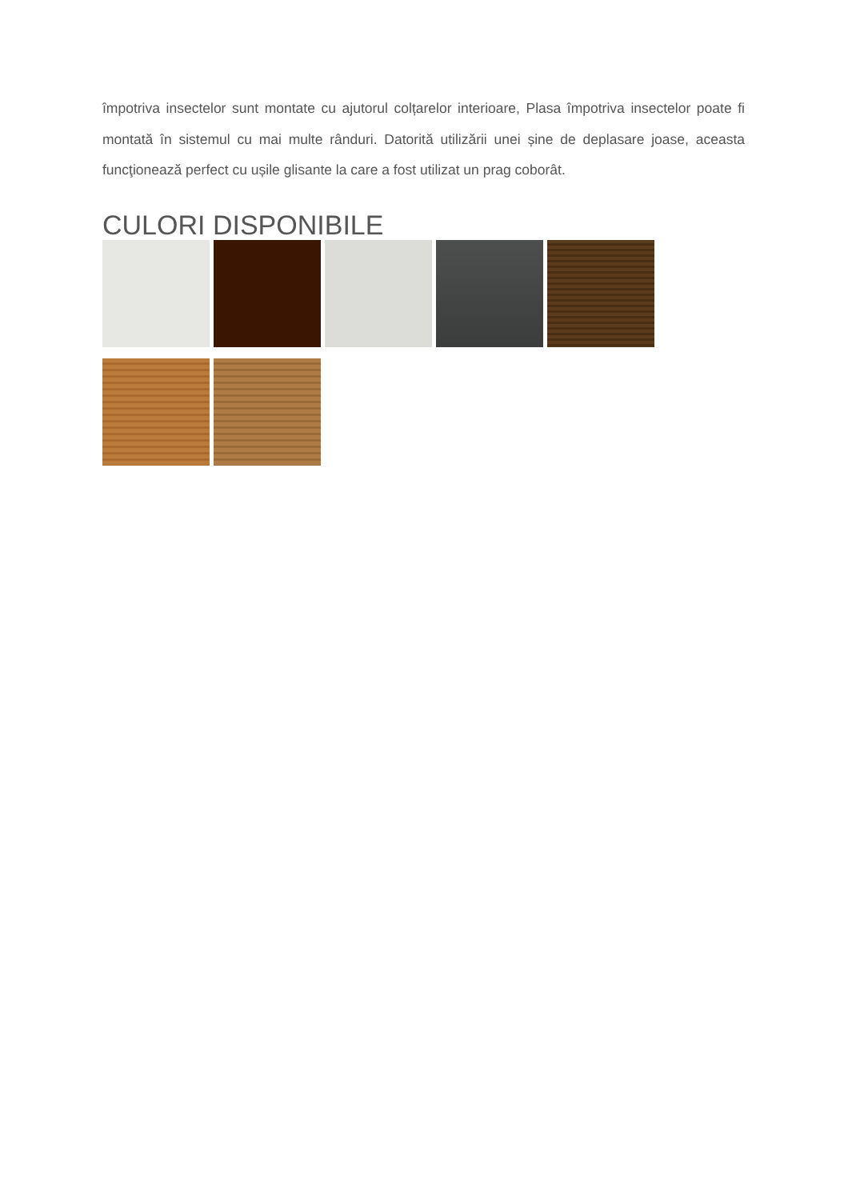împotriva insectelor sunt montate cu ajutorul colțarelor interioare, Plasa împotriva insectelor poate fi montată în sistemul cu mai multe rânduri. Datorită utilizării unei șine de deplasare joase, aceasta funcţionează perfect cu ușile glisante la care a fost utilizat un prag coborât.
CULORI DISPONIBILE